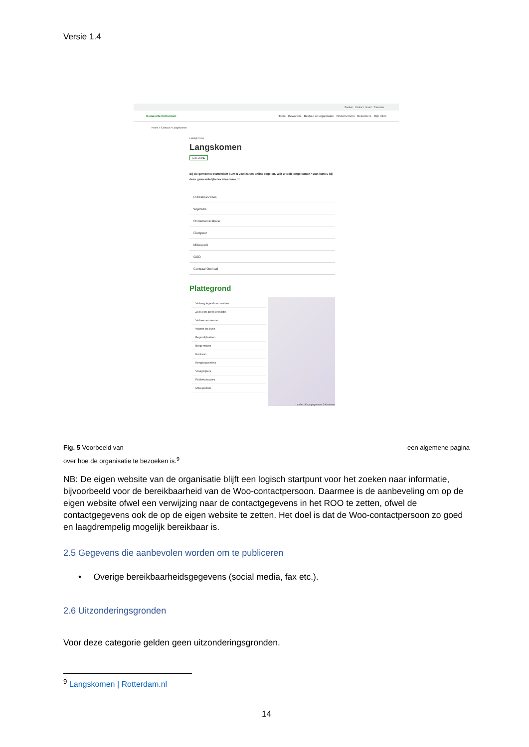Versie 1.4
Zoeken Contact Kaart Translate
Gemeente Rotterdam Home Bewoners Bestuur en organisatie Ondernemers Bezoekers Mijn loket
Home > Contact > Langskomen
Leestijd: 2 min
Langskomen
Lees voor ▶
Bij de gemeente Rotterdam kunt u veel zaken online regelen. Wilt u toch langskomen? Dan kunt u bij deze gemeentelijke locaties terecht:
Publiekslocaties
Wijkhubs
Ondernemersbalie
Fietspunt
Milieupark
GGD
Centraal Onthaal
Plattegrond
Verberg legenda en zoeken
Zoek een adres of locatie
Verkeer en vervoer
Wonen en leven
Begraafplaatsen
Burgerzaken
Kantoren
Kringloopwinkels
Vraagwijzers
Publiekslocaties
Milieuparken
Leaflet | Kaartgegevens © Kadaster
Fig. 5 Voorbeeld van een algemene pagina
over hoe de organisatie te bezoeken is.<sup>9</sup>
NB: De eigen website van de organisatie blijft een logisch startpunt voor het zoeken naar informatie, bijvoorbeeld voor de bereikbaarheid van de Woo-contactpersoon. Daarmee is de aanbeveling om op de eigen website ofwel een verwijzing naar de contactgegevens in het ROO te zetten, ofwel de contactgegevens ook de op de eigen website te zetten. Het doel is dat de Woo-contactpersoon zo goed en laagdrempelig mogelijk bereikbaar is.
2.5 Gegevens die aanbevolen worden om te publiceren
• Overige bereikbaarheidsgegevens (social media, fax etc.).
2.6 Uitzonderingsgronden
Voor deze categorie gelden geen uitzonderingsgronden.
<sup>9</sup> Langskomen | Rotterdam.nl
14